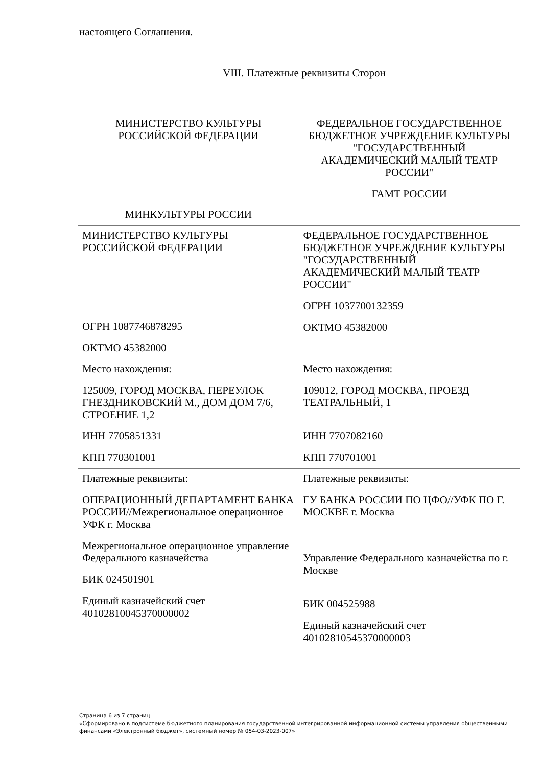настоящего Соглашения.
VIII. Платежные реквизиты Сторон
| МИНИСТЕРСТВО КУЛЬТУРЫ РОССИЙСКОЙ ФЕДЕРАЦИИ МИНКУЛЬТУРЫ РОССИИ | ФЕДЕРАЛЬНОЕ ГОСУДАРСТВЕННОЕ БЮДЖЕТНОЕ УЧРЕЖДЕНИЕ КУЛЬТУРЫ "ГОСУДАРСТВЕННЫЙ АКАДЕМИЧЕСКИЙ МАЛЫЙ ТЕАТР РОССИИ" ГАМТ РОССИИ |
| МИНИСТЕРСТВО КУЛЬТУРЫ РОССИЙСКОЙ ФЕДЕРАЦИИ ОГРН 1087746878295 ОКТМО 45382000 | ФЕДЕРАЛЬНОЕ ГОСУДАРСТВЕННОЕ БЮДЖЕТНОЕ УЧРЕЖДЕНИЕ КУЛЬТУРЫ "ГОСУДАРСТВЕННЫЙ АКАДЕМИЧЕСКИЙ МАЛЫЙ ТЕАТР РОССИИ" ОГРН 1037700132359 ОКТМО 45382000 |
| Место нахождения: 125009, ГОРОД МОСКВА, ПЕРЕУЛОК ГНЕЗДНИКОВСКИЙ М., ДОМ ДОМ 7/6, СТРОЕНИЕ 1,2 | Место нахождения: 109012, ГОРОД МОСКВА, ПРОЕЗД ТЕАТРАЛЬНЫЙ, 1 |
| ИНН 7705851331 КПП 770301001 | ИНН 7707082160 КПП 770701001 |
| Платежные реквизиты: ОПЕРАЦИОННЫЙ ДЕПАРТАМЕНТ БАНКА РОССИИ//Межрегиональное операционное УФК г. Москва Межрегиональное операционное управление Федерального казначейства БИК 024501901 Единый казначейский счет 40102810045370000002 | Платежные реквизиты: ГУ БАНКА РОССИИ ПО ЦФО//УФК ПО Г. МОСКВЕ г. Москва Управление Федерального казначейства по г. Москве БИК 004525988 Единый казначейский счет 40102810545370000003 |
Страница 6 из 7 страниц
«Сформировано в подсистеме бюджетного планирования государственной интегрированной информационной системы управления общественными финансами «Электронный бюджет», системный номер № 054-03-2023-007»